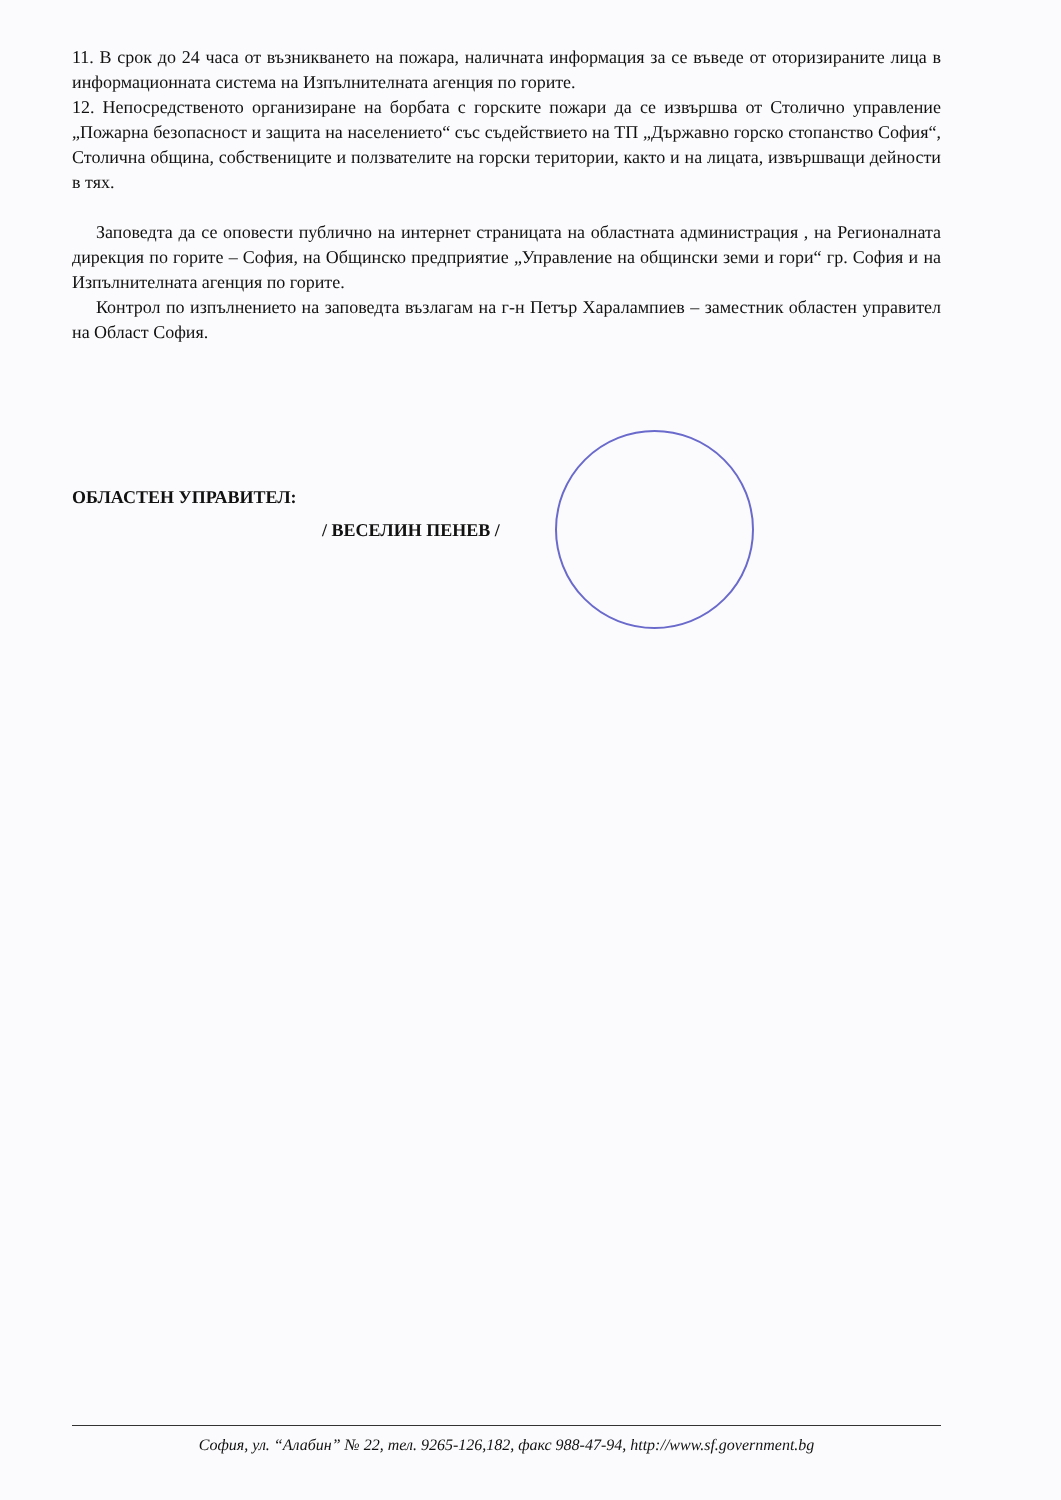11. В срок до 24 часа от възникването на пожара, наличната информация за се въведе от оторизираните лица в информационната система на Изпълнителната агенция по горите.
12. Непосредственото организиране на борбата с горските пожари да се извършва от Столично управление „Пожарна безопасност и защита на населението“ със съдействието на ТП „Държавно горско стопанство София“, Столична община, собствениците и ползвателите на горски територии, както и на лицата, извършващи дейности в тях.
Заповедта да се оповести публично на интернет страницата на областната администрация , на Регионалната дирекция по горите – София, на Общинско предприятие „Управление на общински земи и гори“ гр. София и на Изпълнителната агенция по горите.
Контрол по изпълнението на заповедта възлагам на г-н Петър Харалампиев – заместник областен управител на Област София.
ОБЛАСТЕН УПРАВИТЕЛ:
/ ВЕСЕЛИН ПЕНЕВ /
София, ул. “Алабин” № 22, тел. 9265-126,182, факс 988-47-94, http://www.sf.government.bg